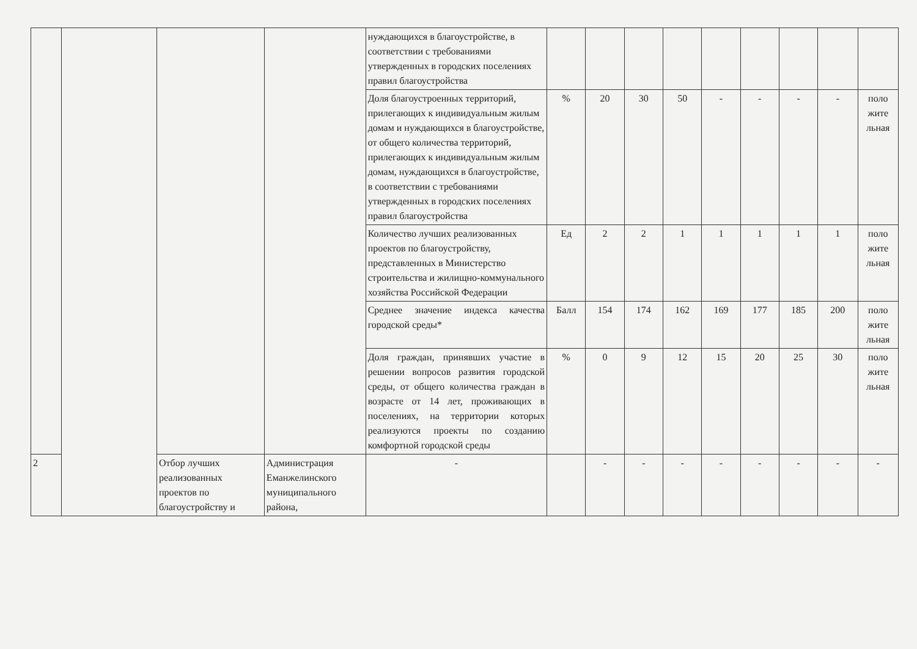| | | | | нуждающихся в благоустройстве, в соответствии с требованиями утвержденных в городских поселениях правил благоустройства | | | | | | | | | |
| | | | | Доля благоустроенных территорий, прилегающих к индивидуальным жилым домам и нуждающихся в благоустройстве, от общего количества территорий, прилегающих к индивидуальным жилым домам, нуждающихся в благоустройстве, в соответствии с требованиями утвержденных в городских поселениях правил благоустройства | % | 20 | 30 | 50 | - | - | - | - | поло жите льная |
| | | | | Количество лучших реализованных проектов по благоустройству, представленных в Министерство строительства и жилищно-коммунального хозяйства Российской Федерации | Ед | 2 | 2 | 1 | 1 | 1 | 1 | 1 | поло жите льная |
| | | | | Среднее значение индекса качества городской среды* | Балл | 154 | 174 | 162 | 169 | 177 | 185 | 200 | поло жите льная |
| | | | | Доля граждан, принявших участие в решении вопросов развития городской среды, от общего количества граждан в возрасте от 14 лет, проживающих в поселениях, на территории которых реализуются проекты по созданию комфортной городской среды | % | 0 | 9 | 12 | 15 | 20 | 25 | 30 | поло жите льная |
| 2 | | Отбор лучших реализованных проектов по благоустройству и | Администрация Еманжелинского муниципального района, | - | | - | - | - | - | - | - | - | - |